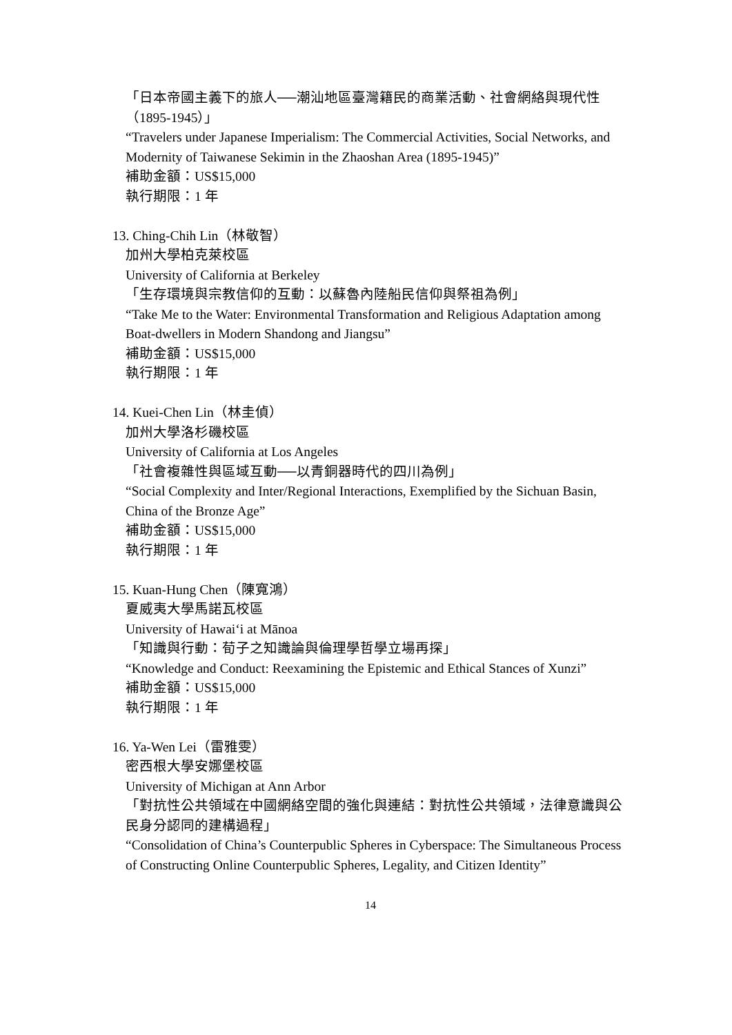「日本帝國主義下的旅人──潮汕地區臺灣籍民的商業活動、社會網絡與現代性（1895-1945）」
“Travelers under Japanese Imperialism: The Commercial Activities, Social Networks, and Modernity of Taiwanese Sekimin in the Zhaoshan Area (1895-1945)”
補助金額：US$15,000
執行期限：1 年
13. Ching-Chih Lin（林敬智）
加州大學柏克萊校區
University of California at Berkeley
「生存環境與宗教信仰的互動：以蘇魯內陸船民信仰與祭祖為例」
“Take Me to the Water: Environmental Transformation and Religious Adaptation among Boat-dwellers in Modern Shandong and Jiangsu”
補助金額：US$15,000
執行期限：1 年
14. Kuei-Chen Lin（林圭偵）
加州大學洛杉磯校區
University of California at Los Angeles
「社會複雜性與區域互動──以青銅器時代的四川為例」
“Social Complexity and Inter/Regional Interactions, Exemplified by the Sichuan Basin, China of the Bronze Age”
補助金額：US$15,000
執行期限：1 年
15. Kuan-Hung Chen（陳寬鴻）
夏威夷大學馬諾瓦校區
University of Hawai‘i at Mānoa
「知識與行動：荀子之知識論與倫理學哲學立場再探」
“Knowledge and Conduct: Reexamining the Epistemic and Ethical Stances of Xunzi”
補助金額：US$15,000
執行期限：1 年
16. Ya-Wen Lei（雷雅雯）
密西根大學安娜堡校區
University of Michigan at Ann Arbor
「對抗性公共領域在中國網絡空間的強化與連結：對抗性公共領域，法律意識與公民身分認同的建構過程」
“Consolidation of China’s Counterpublic Spheres in Cyberspace: The Simultaneous Process of Constructing Online Counterpublic Spheres, Legality, and Citizen Identity”
14